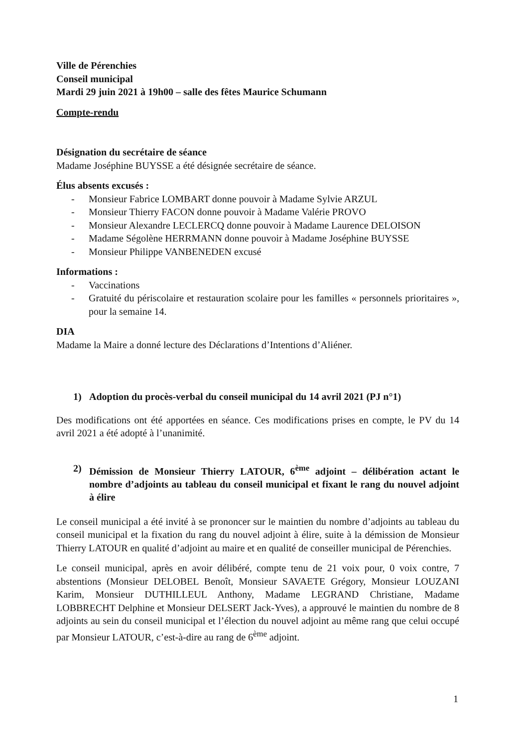Ville de Pérenchies
Conseil municipal
Mardi 29 juin 2021 à 19h00 – salle des fêtes Maurice Schumann
Compte-rendu
Désignation du secrétaire de séance
Madame Joséphine BUYSSE a été désignée secrétaire de séance.
Élus absents excusés :
- Monsieur Fabrice LOMBART donne pouvoir à Madame Sylvie ARZUL
- Monsieur Thierry FACON donne pouvoir à Madame Valérie PROVO
- Monsieur Alexandre LECLERCQ donne pouvoir à Madame Laurence DELOISON
- Madame Ségolène HERRMANN donne pouvoir à Madame Joséphine BUYSSE
- Monsieur Philippe VANBENEDEN excusé
Informations :
- Vaccinations
- Gratuité du périscolaire et restauration scolaire pour les familles « personnels prioritaires », pour la semaine 14.
DIA
Madame la Maire a donné lecture des Déclarations d’Intentions d’Aliéner.
1) Adoption du procès-verbal du conseil municipal du 14 avril 2021 (PJ n°1)
Des modifications ont été apportées en séance. Ces modifications prises en compte, le PV du 14 avril 2021 a été adopté à l’unanimité.
2) Démission de Monsieur Thierry LATOUR, 6<sup>ème</sup> adjoint – délibération actant le nombre d’adjoints au tableau du conseil municipal et fixant le rang du nouvel adjoint à élire
Le conseil municipal a été invité à se prononcer sur le maintien du nombre d’adjoints au tableau du conseil municipal et la fixation du rang du nouvel adjoint à élire, suite à la démission de Monsieur Thierry LATOUR en qualité d’adjoint au maire et en qualité de conseiller municipal de Pérenchies.
Le conseil municipal, après en avoir délibéré, compte tenu de 21 voix pour, 0 voix contre, 7 abstentions (Monsieur DELOBEL Benoît, Monsieur SAVAETE Grégory, Monsieur LOUZANI Karim, Monsieur DUTHILLEUL Anthony, Madame LEGRAND Christiane, Madame LOBBRECHT Delphine et Monsieur DELSERT Jack-Yves), a approuvé le maintien du nombre de 8 adjoints au sein du conseil municipal et l’élection du nouvel adjoint au même rang que celui occupé par Monsieur LATOUR, c’est-à-dire au rang de 6<sup>ème</sup> adjoint.
1